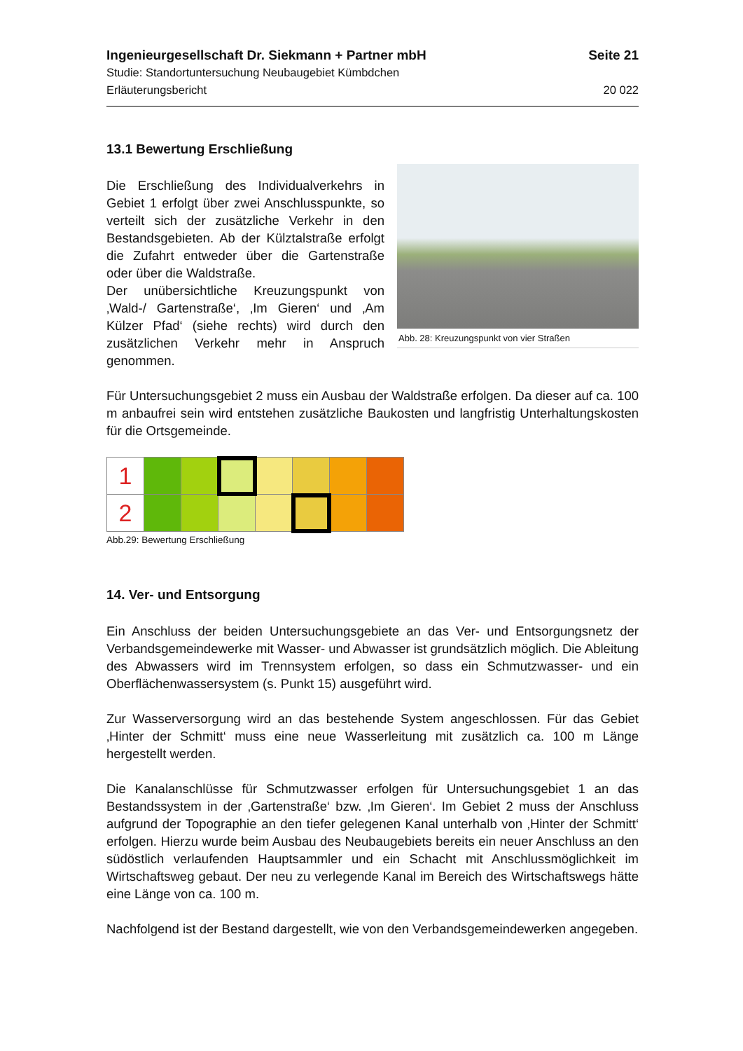Ingenieurgesellschaft Dr. Siekmann + Partner mbH Seite 21
Studie: Standortuntersuchung Neubaugebiet Kümbdchen
Erläuterungsbericht 20 022
13.1 Bewertung Erschließung
Die Erschließung des Individualverkehrs in Gebiet 1 erfolgt über zwei Anschlusspunkte, so verteilt sich der zusätzliche Verkehr in den Bestandsgebieten. Ab der Külztalstraße erfolgt die Zufahrt entweder über die Gartenstraße oder über die Waldstraße.
Der unübersichtliche Kreuzungspunkt von ‚Wald-/ Gartenstraße‘, ‚Im Gieren‘ und ‚Am Külzer Pfad‘ (siehe rechts) wird durch den zusätzlichen Verkehr mehr in Anspruch genommen.
Abb. 28: Kreuzungspunkt von vier Straßen
Für Untersuchungsgebiet 2 muss ein Ausbau der Waldstraße erfolgen. Da dieser auf ca. 100 m anbaufrei sein wird entstehen zusätzliche Baukosten und langfristig Unterhaltungskosten für die Ortsgemeinde.
| 1 | | | | | | | |
| 2 | | | | | | | |
Abb.29: Bewertung Erschließung
14. Ver- und Entsorgung
Ein Anschluss der beiden Untersuchungsgebiete an das Ver- und Entsorgungsnetz der Verbandsgemeindewerke mit Wasser- und Abwasser ist grundsätzlich möglich. Die Ableitung des Abwassers wird im Trennsystem erfolgen, so dass ein Schmutzwasser- und ein Oberflächenwassersystem (s. Punkt 15) ausgeführt wird.
Zur Wasserversorgung wird an das bestehende System angeschlossen. Für das Gebiet ‚Hinter der Schmitt‘ muss eine neue Wasserleitung mit zusätzlich ca. 100 m Länge hergestellt werden.
Die Kanalanschlüsse für Schmutzwasser erfolgen für Untersuchungsgebiet 1 an das Bestandssystem in der ‚Gartenstraße‘ bzw. ‚Im Gieren‘. Im Gebiet 2 muss der Anschluss aufgrund der Topographie an den tiefer gelegenen Kanal unterhalb von ‚Hinter der Schmitt‘ erfolgen. Hierzu wurde beim Ausbau des Neubaugebiets bereits ein neuer Anschluss an den südöstlich verlaufenden Hauptsammler und ein Schacht mit Anschlussmöglichkeit im Wirtschaftsweg gebaut. Der neu zu verlegende Kanal im Bereich des Wirtschaftswegs hätte eine Länge von ca. 100 m.
Nachfolgend ist der Bestand dargestellt, wie von den Verbandsgemeindewerken angegeben.